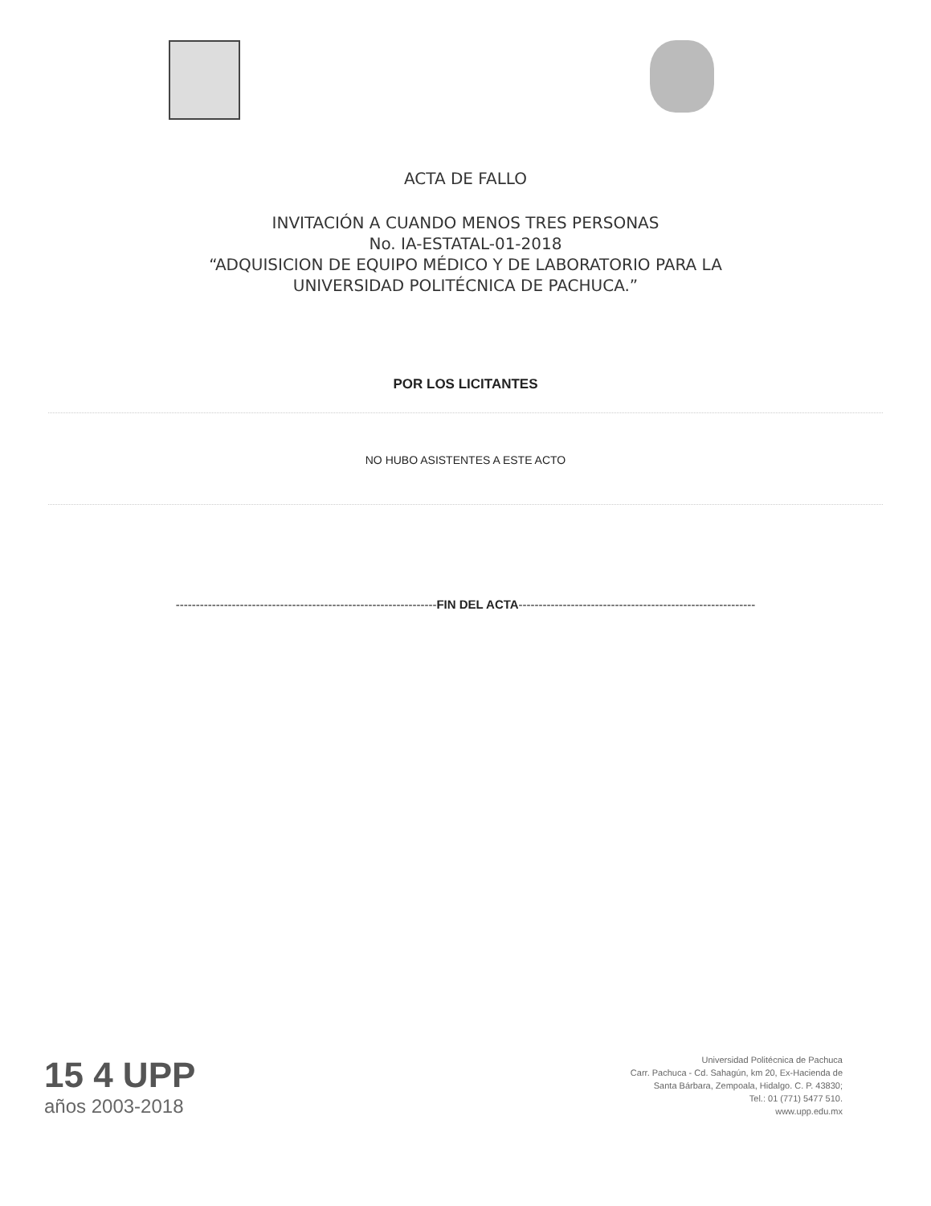ACTA DE FALLO
INVITACIÓN A CUANDO MENOS TRES PERSONAS
No. IA-ESTATAL-01-2018
“ADQUISICION DE EQUIPO MÉDICO Y DE LABORATORIO PARA LA
UNIVERSIDAD POLITÉCNICA DE PACHUCA.”
POR LOS LICITANTES
NO HUBO ASISTENTES A ESTE ACTO
-----------------------------------------------------------------FIN DEL ACTA-----------------------------------------------------------
15 4 UPP
años 2003-2018
Universidad Politécnica de Pachuca
Carr. Pachuca - Cd. Sahagún, km 20, Ex-Hacienda de
Santa Bárbara, Zempoala, Hidalgo. C. P. 43830;
Tel.: 01 (771) 5477 510.
www.upp.edu.mx